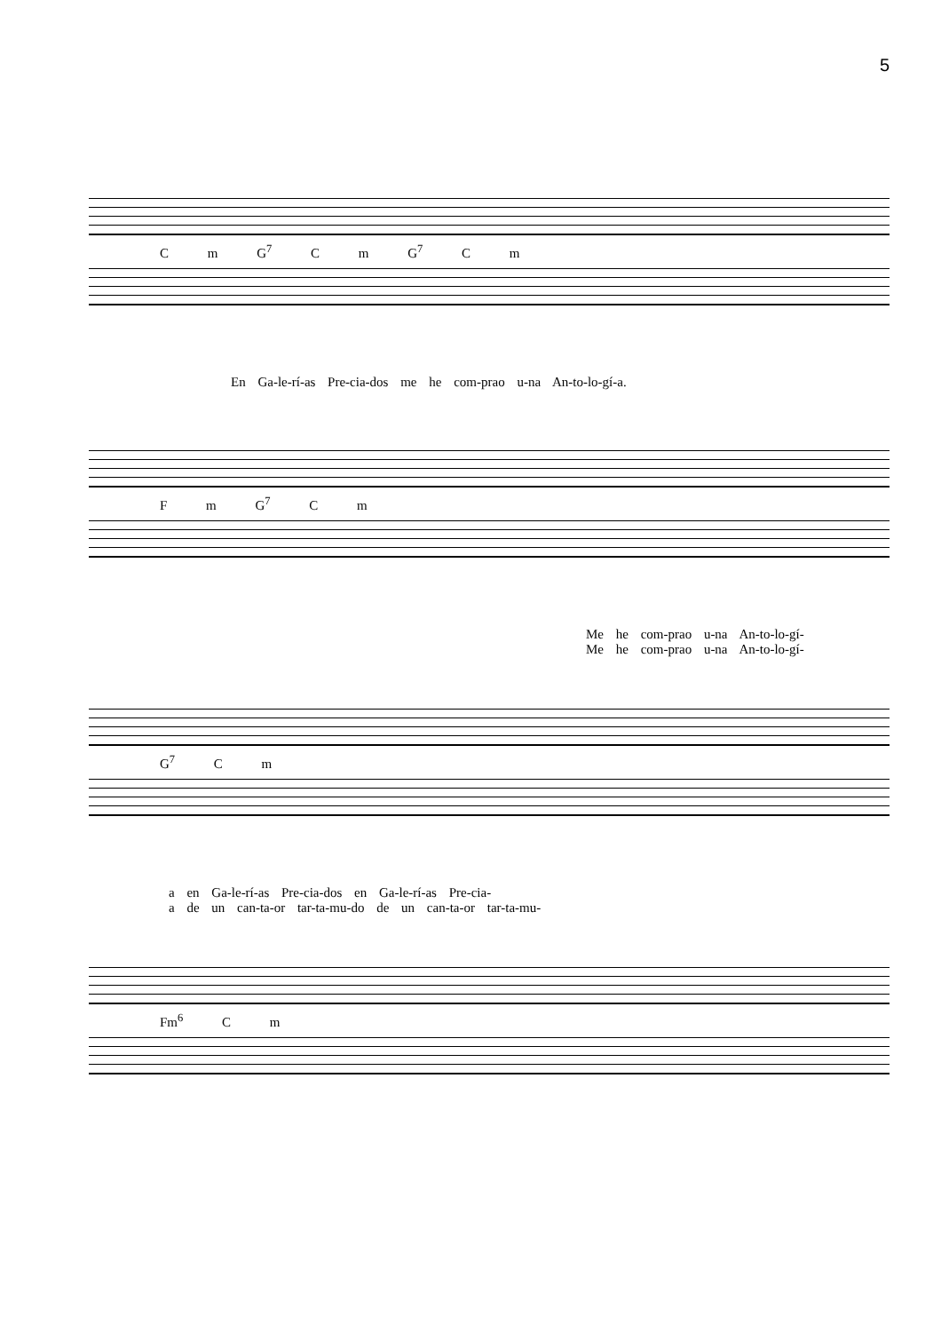5
C m G<sup>7</sup> C m G<sup>7</sup> C m
En Ga-le-rí-as Pre-cia-dos me he com-prao u-na An-to-lo-gí-a.
F m G<sup>7</sup> C m
Me he com-prao u-na An-to-lo-gí-
Me he com-prao u-na An-to-lo-gí-
G<sup>7</sup> C m
a en Ga-le-rí-as Pre-cia-dos en Ga-le-rí-as Pre-cia-
a de un can-ta-or tar-ta-mu-do de un can-ta-or tar-ta-mu-
Fm<sup>6</sup> C m